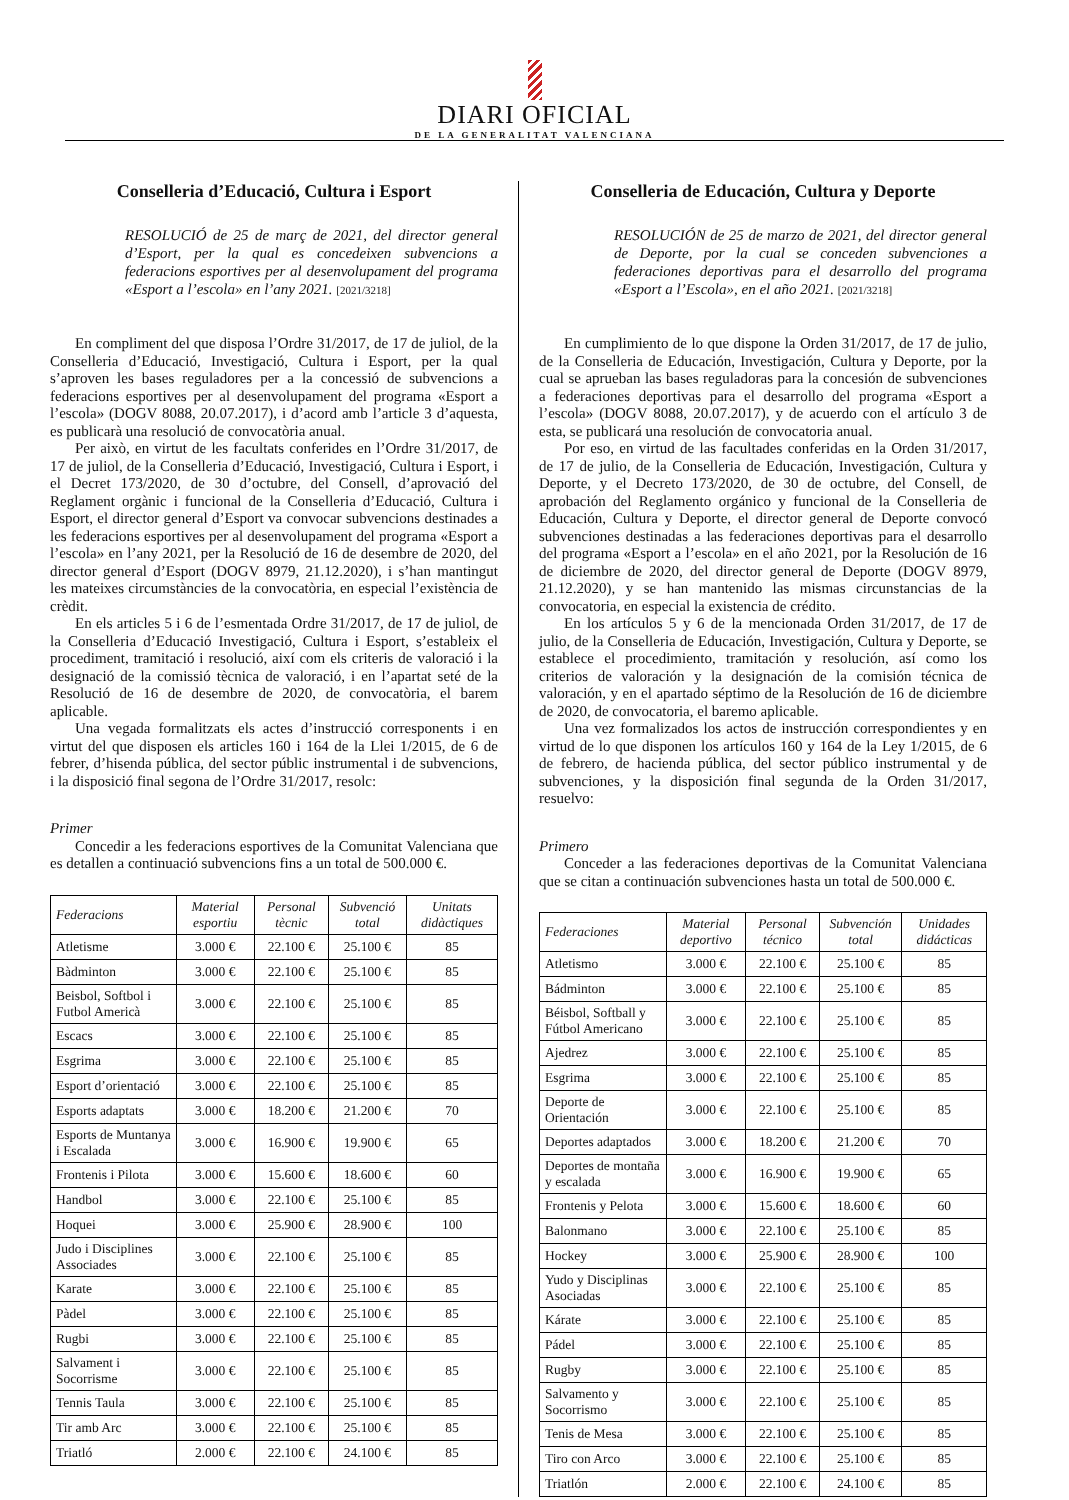DIARI OFICIAL
DE LA GENERALITAT VALENCIANA
Conselleria d’Educació, Cultura i Esport
RESOLUCIÓ de 25 de març de 2021, del director general d’Esport, per la qual es concedeixen subvencions a federacions esportives per al desenvolupament del programa «Esport a l’escola» en l’any 2021. [2021/3218]
En compliment del que disposa l’Ordre 31/2017, de 17 de juliol, de la Conselleria d’Educació, Investigació, Cultura i Esport, per la qual s’aproven les bases reguladores per a la concessió de subvencions a federacions esportives per al desenvolupament del programa «Esport a l’escola» (DOGV 8088, 20.07.2017), i d’acord amb l’article 3 d’aquesta, es publicarà una resolució de convocatòria anual.
Per això, en virtut de les facultats conferides en l’Ordre 31/2017, de 17 de juliol, de la Conselleria d’Educació, Investigació, Cultura i Esport, i el Decret 173/2020, de 30 d’octubre, del Consell, d’aprovació del Reglament orgànic i funcional de la Conselleria d’Educació, Cultura i Esport, el director general d’Esport va convocar subvencions destinades a les federacions esportives per al desenvolupament del programa «Esport a l’escola» en l’any 2021, per la Resolució de 16 de desembre de 2020, del director general d’Esport (DOGV 8979, 21.12.2020), i s’han mantingut les mateixes circumstàncies de la convocatòria, en especial l’existència de crèdit.
En els articles 5 i 6 de l’esmentada Ordre 31/2017, de 17 de juliol, de la Conselleria d’Educació Investigació, Cultura i Esport, s’estableix el procediment, tramitació i resolució, així com els criteris de valoració i la designació de la comissió tècnica de valoració, i en l’apartat seté de la Resolució de 16 de desembre de 2020, de convocatòria, el barem aplicable.
Una vegada formalitzats els actes d’instrucció corresponents i en virtut del que disposen els articles 160 i 164 de la Llei 1/2015, de 6 de febrer, d’hisenda pública, del sector públic instrumental i de subvencions, i la disposició final segona de l’Ordre 31/2017, resolc:
Primer
Concedir a les federacions esportives de la Comunitat Valenciana que es detallen a continuació subvencions fins a un total de 500.000 €.
| Federacions | Material esportiu | Personal tècnic | Subvenció total | Unitats didàctiques |
| --- | --- | --- | --- | --- |
| Atletisme | 3.000 € | 22.100 € | 25.100 € | 85 |
| Bàdminton | 3.000 € | 22.100 € | 25.100 € | 85 |
| Beisbol, Softbol i Futbol Americà | 3.000 € | 22.100 € | 25.100 € | 85 |
| Escacs | 3.000 € | 22.100 € | 25.100 € | 85 |
| Esgrima | 3.000 € | 22.100 € | 25.100 € | 85 |
| Esport d’orientació | 3.000 € | 22.100 € | 25.100 € | 85 |
| Esports adaptats | 3.000 € | 18.200 € | 21.200 € | 70 |
| Esports de Muntanya i Escalada | 3.000 € | 16.900 € | 19.900 € | 65 |
| Frontenis i Pilota | 3.000 € | 15.600 € | 18.600 € | 60 |
| Handbol | 3.000 € | 22.100 € | 25.100 € | 85 |
| Hoquei | 3.000 € | 25.900 € | 28.900 € | 100 |
| Judo i Disciplines Associades | 3.000 € | 22.100 € | 25.100 € | 85 |
| Karate | 3.000 € | 22.100 € | 25.100 € | 85 |
| Pàdel | 3.000 € | 22.100 € | 25.100 € | 85 |
| Rugbi | 3.000 € | 22.100 € | 25.100 € | 85 |
| Salvament i Socorrisme | 3.000 € | 22.100 € | 25.100 € | 85 |
| Tennis Taula | 3.000 € | 22.100 € | 25.100 € | 85 |
| Tir amb Arc | 3.000 € | 22.100 € | 25.100 € | 85 |
| Triatló | 2.000 € | 22.100 € | 24.100 € | 85 |
Conselleria de Educación, Cultura y Deporte
RESOLUCIÓN de 25 de marzo de 2021, del director general de Deporte, por la cual se conceden subvenciones a federaciones deportivas para el desarrollo del programa «Esport a l’Escola», en el año 2021. [2021/3218]
En cumplimiento de lo que dispone la Orden 31/2017, de 17 de julio, de la Conselleria de Educación, Investigación, Cultura y Deporte, por la cual se aprueban las bases reguladoras para la concesión de subvenciones a federaciones deportivas para el desarrollo del programa «Esport a l’escola» (DOGV 8088, 20.07.2017), y de acuerdo con el artículo 3 de esta, se publicará una resolución de convocatoria anual.
Por eso, en virtud de las facultades conferidas en la Orden 31/2017, de 17 de julio, de la Conselleria de Educación, Investigación, Cultura y Deporte, y el Decreto 173/2020, de 30 de octubre, del Consell, de aprobación del Reglamento orgánico y funcional de la Conselleria de Educación, Cultura y Deporte, el director general de Deporte convocó subvenciones destinadas a las federaciones deportivas para el desarrollo del programa «Esport a l’escola» en el año 2021, por la Resolución de 16 de diciembre de 2020, del director general de Deporte (DOGV 8979, 21.12.2020), y se han mantenido las mismas circunstancias de la convocatoria, en especial la existencia de crédito.
En los artículos 5 y 6 de la mencionada Orden 31/2017, de 17 de julio, de la Conselleria de Educación, Investigación, Cultura y Deporte, se establece el procedimiento, tramitación y resolución, así como los criterios de valoración y la designación de la comisión técnica de valoración, y en el apartado séptimo de la Resolución de 16 de diciembre de 2020, de convocatoria, el baremo aplicable.
Una vez formalizados los actos de instrucción correspondientes y en virtud de lo que disponen los artículos 160 y 164 de la Ley 1/2015, de 6 de febrero, de hacienda pública, del sector público instrumental y de subvenciones, y la disposición final segunda de la Orden 31/2017, resuelvo:
Primero
Conceder a las federaciones deportivas de la Comunitat Valenciana que se citan a continuación subvenciones hasta un total de 500.000 €.
| Federaciones | Material deportivo | Personal técnico | Subvención total | Unidades didácticas |
| --- | --- | --- | --- | --- |
| Atletismo | 3.000 € | 22.100 € | 25.100 € | 85 |
| Bádminton | 3.000 € | 22.100 € | 25.100 € | 85 |
| Béisbol, Softball y Fútbol Americano | 3.000 € | 22.100 € | 25.100 € | 85 |
| Ajedrez | 3.000 € | 22.100 € | 25.100 € | 85 |
| Esgrima | 3.000 € | 22.100 € | 25.100 € | 85 |
| Deporte de Orientación | 3.000 € | 22.100 € | 25.100 € | 85 |
| Deportes adaptados | 3.000 € | 18.200 € | 21.200 € | 70 |
| Deportes de montaña y escalada | 3.000 € | 16.900 € | 19.900 € | 65 |
| Frontenis y Pelota | 3.000 € | 15.600 € | 18.600 € | 60 |
| Balonmano | 3.000 € | 22.100 € | 25.100 € | 85 |
| Hockey | 3.000 € | 25.900 € | 28.900 € | 100 |
| Yudo y Disciplinas Asociadas | 3.000 € | 22.100 € | 25.100 € | 85 |
| Kárate | 3.000 € | 22.100 € | 25.100 € | 85 |
| Pádel | 3.000 € | 22.100 € | 25.100 € | 85 |
| Rugby | 3.000 € | 22.100 € | 25.100 € | 85 |
| Salvamento y Socorrismo | 3.000 € | 22.100 € | 25.100 € | 85 |
| Tenis de Mesa | 3.000 € | 22.100 € | 25.100 € | 85 |
| Tiro con Arco | 3.000 € | 22.100 € | 25.100 € | 85 |
| Triatlón | 2.000 € | 22.100 € | 24.100 € | 85 |